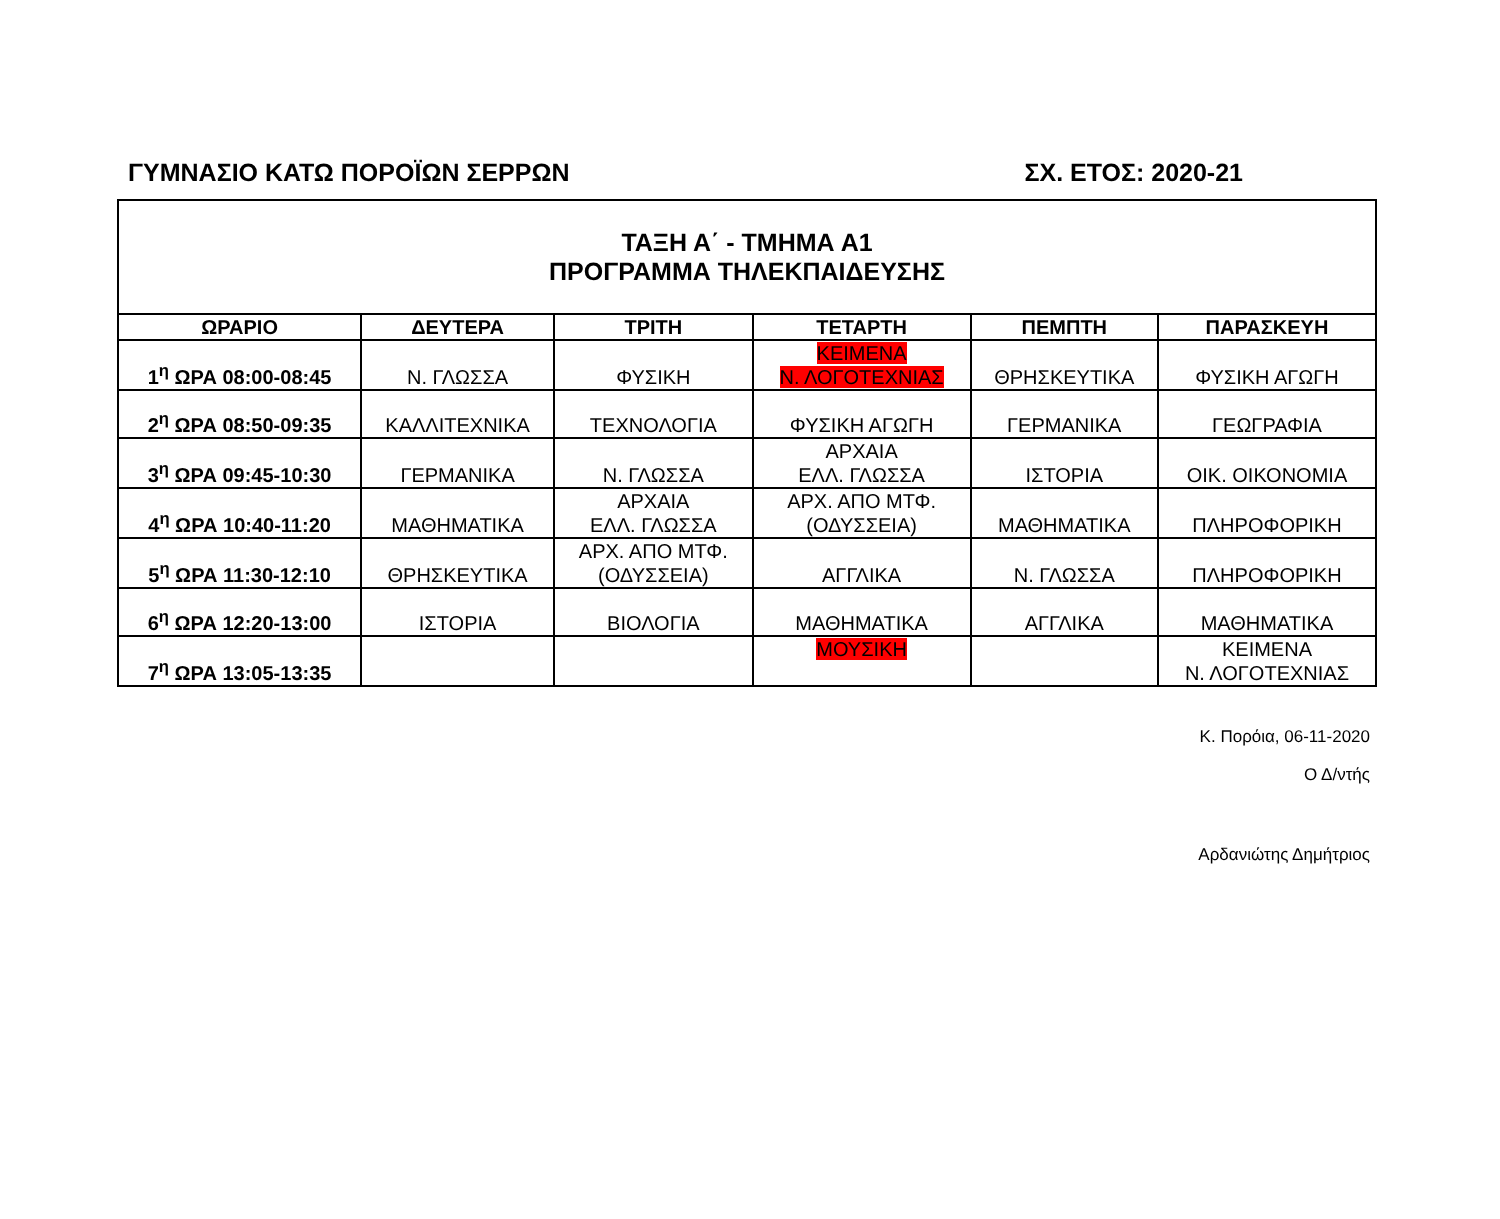ΓΥΜΝΑΣΙΟ ΚΑΤΩ ΠΟΡΟΪΩΝ ΣΕΡΡΩΝ ΣΧ. ΕΤΟΣ: 2020-21
| ΤΑΞΗ Α΄ - ΤΜΗΜΑ Α1 ΠΡΟΓΡΑΜΜΑ ΤΗΛΕΚΠΑΙΔΕΥΣΗΣ | | | | | |
| ΩΡΑΡΙΟ | ΔΕΥΤΕΡΑ | ΤΡΙΤΗ | ΤΕΤΑΡΤΗ | ΠΕΜΠΤΗ | ΠΑΡΑΣΚΕΥΗ |
| 1<sup>η</sup> ΩΡΑ 08:00-08:45 | Ν. ΓΛΩΣΣΑ | ΦΥΣΙΚΗ | ΚΕΙΜΕΝΑ Ν. ΛΟΓΟΤΕΧΝΙΑΣ | ΘΡΗΣΚΕΥΤΙΚΑ | ΦΥΣΙΚΗ ΑΓΩΓΗ |
| 2<sup>η</sup> ΩΡΑ 08:50-09:35 | ΚΑΛΛΙΤΕΧΝΙΚΑ | ΤΕΧΝΟΛΟΓΙΑ | ΦΥΣΙΚΗ ΑΓΩΓΗ | ΓΕΡΜΑΝΙΚΑ | ΓΕΩΓΡΑΦΙΑ |
| 3<sup>η</sup> ΩΡΑ 09:45-10:30 | ΓΕΡΜΑΝΙΚΑ | Ν. ΓΛΩΣΣΑ | ΑΡΧΑΙΑ ΕΛΛ. ΓΛΩΣΣΑ | ΙΣΤΟΡΙΑ | ΟΙΚ. ΟΙΚΟΝΟΜΙΑ |
| 4<sup>η</sup> ΩΡΑ 10:40-11:20 | ΜΑΘΗΜΑΤΙΚΑ | ΑΡΧΑΙΑ ΕΛΛ. ΓΛΩΣΣΑ | ΑΡΧ. ΑΠΟ ΜΤΦ. (ΟΔΥΣΣΕΙΑ) | ΜΑΘΗΜΑΤΙΚΑ | ΠΛΗΡΟΦΟΡΙΚΗ |
| 5<sup>η</sup> ΩΡΑ 11:30-12:10 | ΘΡΗΣΚΕΥΤΙΚΑ | ΑΡΧ. ΑΠΟ ΜΤΦ. (ΟΔΥΣΣΕΙΑ) | ΑΓΓΛΙΚΑ | Ν. ΓΛΩΣΣΑ | ΠΛΗΡΟΦΟΡΙΚΗ |
| 6<sup>η</sup> ΩΡΑ 12:20-13:00 | ΙΣΤΟΡΙΑ | ΒΙΟΛΟΓΙΑ | ΜΑΘΗΜΑΤΙΚΑ | ΑΓΓΛΙΚΑ | ΜΑΘΗΜΑΤΙΚΑ |
| 7<sup>η</sup> ΩΡΑ 13:05-13:35 | | | ΜΟΥΣΙΚΗ | | ΚΕΙΜΕΝΑ Ν. ΛΟΓΟΤΕΧΝΙΑΣ |
Κ. Πορόια, 06-11-2020
Ο Δ/ντής
Αρδανιώτης Δημήτριος